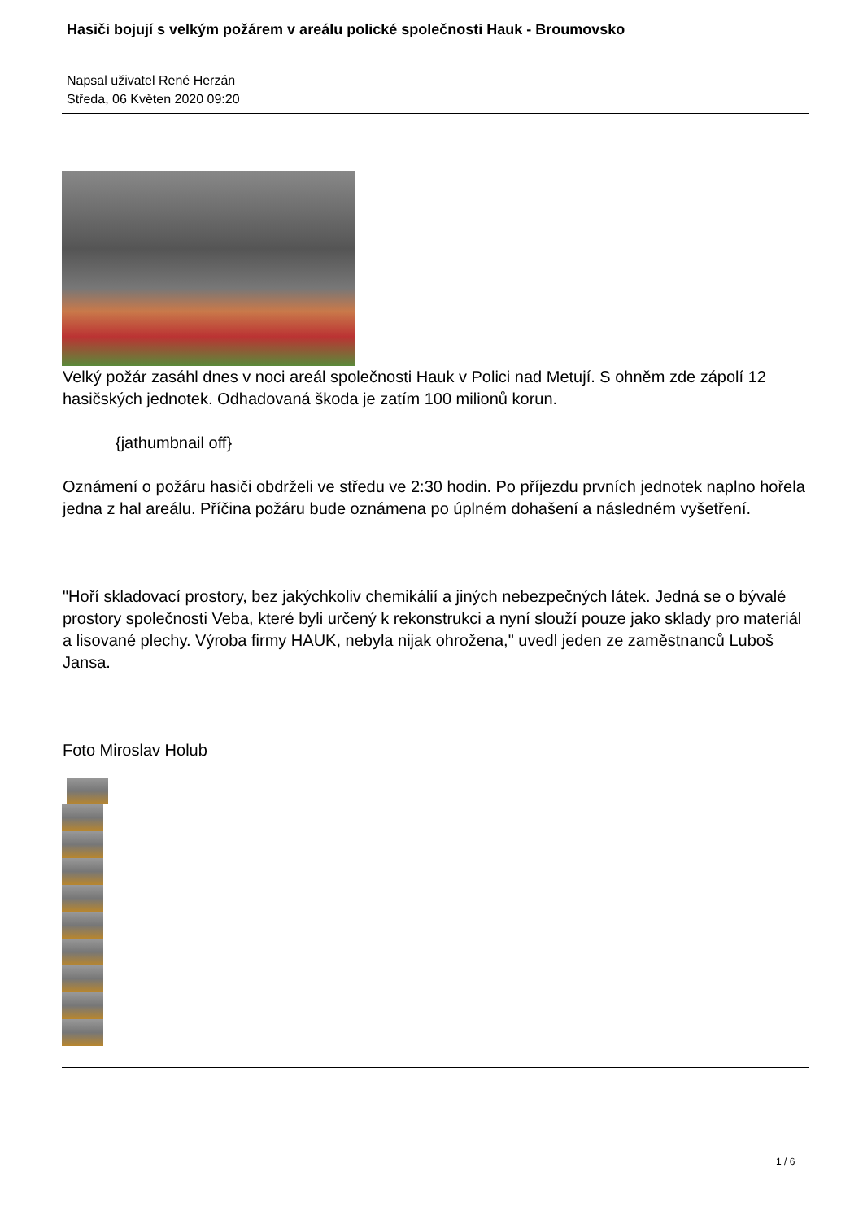Hasiči bojují s velkým požárem v areálu polické společnosti Hauk - Broumovsko
Napsal uživatel René Herzán
Středa, 06 Květen 2020 09:20
Velký požár zasáhl dnes v noci areál společnosti Hauk v Polici nad Metují. S ohněm zde zápolí 12 hasičských jednotek. Odhadovaná škoda je zatím 100 milionů korun.
{jathumbnail off}
Oznámení o požáru hasiči obdrželi ve středu ve 2:30 hodin. Po příjezdu prvních jednotek naplno hořela jedna z hal areálu. Příčina požáru bude oznámena po úplném dohašení a následném vyšetření.
"Hoří skladovací prostory, bez jakýchkoliv chemikálií a jiných nebezpečných látek. Jedná se o bývalé prostory společnosti Veba, které byli určený k rekonstrukci a nyní slouží pouze jako sklady pro materiál a lisované plechy. Výroba firmy HAUK, nebyla nijak ohrožena," uvedl jeden ze zaměstnanců Luboš Jansa.
Foto Miroslav Holub
1 / 6